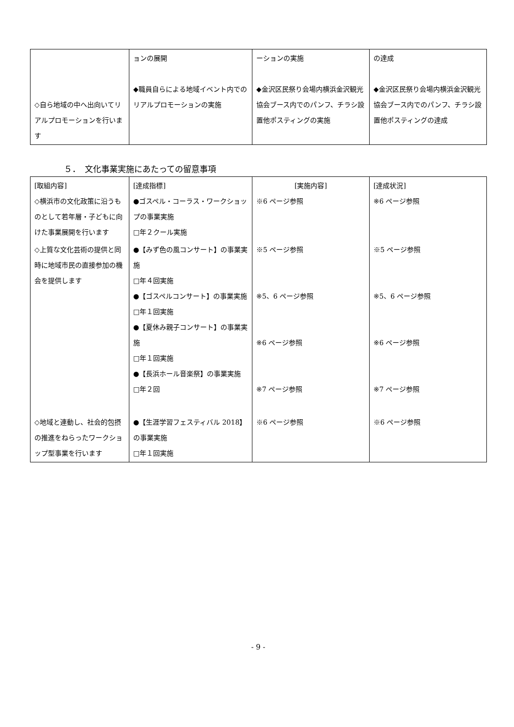| ◇自ら地域の中へ出向いてリアルプロモーションを行います | ョンの展開 ◆職員自らによる地域イベント内でのリアルプロモーションの実施 | ーションの実施 ◆金沢区民祭り会場内横浜金沢観光協会ブース内でのパンフ、チラシ設置他ポスティングの実施 | の達成 ◆金沢区民祭り会場内横浜金沢観光協会ブース内でのパンフ、チラシ設置他ポスティングの達成 |
５．　文化事業実施にあたっての留意事項
| [取組内容] ◇横浜市の文化政策に沿うものとして若年層・子どもに向けた事業展開を行います | [達成指標] ●ゴスペル・コーラス・ワークショップの事業実施 □年２クール実施 | [実施内容] ※6 ページ参照 | [達成状況] ※6 ページ参照 |
| ◇上質な文化芸術の提供と同時に地域市民の直接参加の機会を提供します | ●【みず色の風コンサート】の事業実施 □年４回実施 ●【ゴスペルコンサート】の事業実施 □年１回実施 ●【夏休み親子コンサート】の事業実施 □年１回実施 ●【長浜ホール音楽祭】の事業実施 □年２回 | ※5 ページ参照 ※5、6 ページ参照 ※6 ページ参照 ※7 ページ参照 | ※5 ページ参照 ※5、6 ページ参照 ※6 ページ参照 ※7 ページ参照 |
| ◇地域と連動し、社会的包摂の推進をねらったワークショップ型事業を行います | ●【生涯学習フェスティバル 2018】の事業実施 □年１回実施 | ※6 ページ参照 | ※6 ページ参照 |
- 9 -